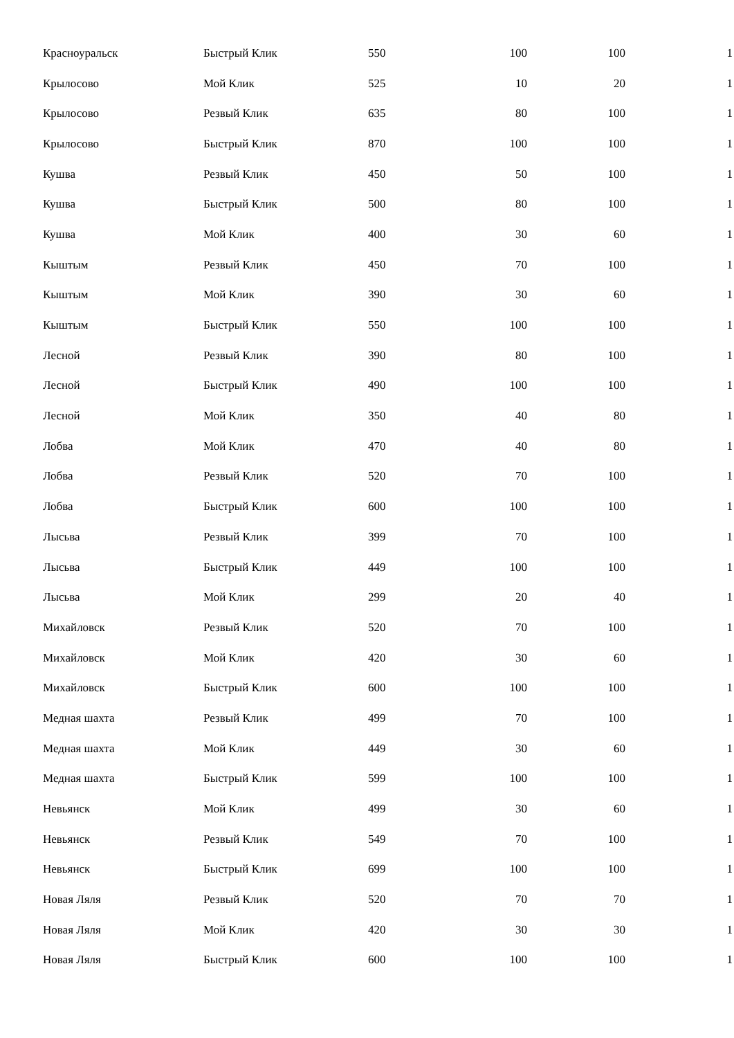| Красноуральск | Быстрый Клик | 550 | 100 | 100 | 1 |
| Крылосово | Мой Клик | 525 | 10 | 20 | 1 |
| Крылосово | Резвый Клик | 635 | 80 | 100 | 1 |
| Крылосово | Быстрый Клик | 870 | 100 | 100 | 1 |
| Кушва | Резвый Клик | 450 | 50 | 100 | 1 |
| Кушва | Быстрый Клик | 500 | 80 | 100 | 1 |
| Кушва | Мой Клик | 400 | 30 | 60 | 1 |
| Кыштым | Резвый Клик | 450 | 70 | 100 | 1 |
| Кыштым | Мой Клик | 390 | 30 | 60 | 1 |
| Кыштым | Быстрый Клик | 550 | 100 | 100 | 1 |
| Лесной | Резвый Клик | 390 | 80 | 100 | 1 |
| Лесной | Быстрый Клик | 490 | 100 | 100 | 1 |
| Лесной | Мой Клик | 350 | 40 | 80 | 1 |
| Лобва | Мой Клик | 470 | 40 | 80 | 1 |
| Лобва | Резвый Клик | 520 | 70 | 100 | 1 |
| Лобва | Быстрый Клик | 600 | 100 | 100 | 1 |
| Лысьва | Резвый Клик | 399 | 70 | 100 | 1 |
| Лысьва | Быстрый Клик | 449 | 100 | 100 | 1 |
| Лысьва | Мой Клик | 299 | 20 | 40 | 1 |
| Михайловск | Резвый Клик | 520 | 70 | 100 | 1 |
| Михайловск | Мой Клик | 420 | 30 | 60 | 1 |
| Михайловск | Быстрый Клик | 600 | 100 | 100 | 1 |
| Медная шахта | Резвый Клик | 499 | 70 | 100 | 1 |
| Медная шахта | Мой Клик | 449 | 30 | 60 | 1 |
| Медная шахта | Быстрый Клик | 599 | 100 | 100 | 1 |
| Невьянск | Мой Клик | 499 | 30 | 60 | 1 |
| Невьянск | Резвый Клик | 549 | 70 | 100 | 1 |
| Невьянск | Быстрый Клик | 699 | 100 | 100 | 1 |
| Новая Ляля | Резвый Клик | 520 | 70 | 70 | 1 |
| Новая Ляля | Мой Клик | 420 | 30 | 30 | 1 |
| Новая Ляля | Быстрый Клик | 600 | 100 | 100 | 1 |